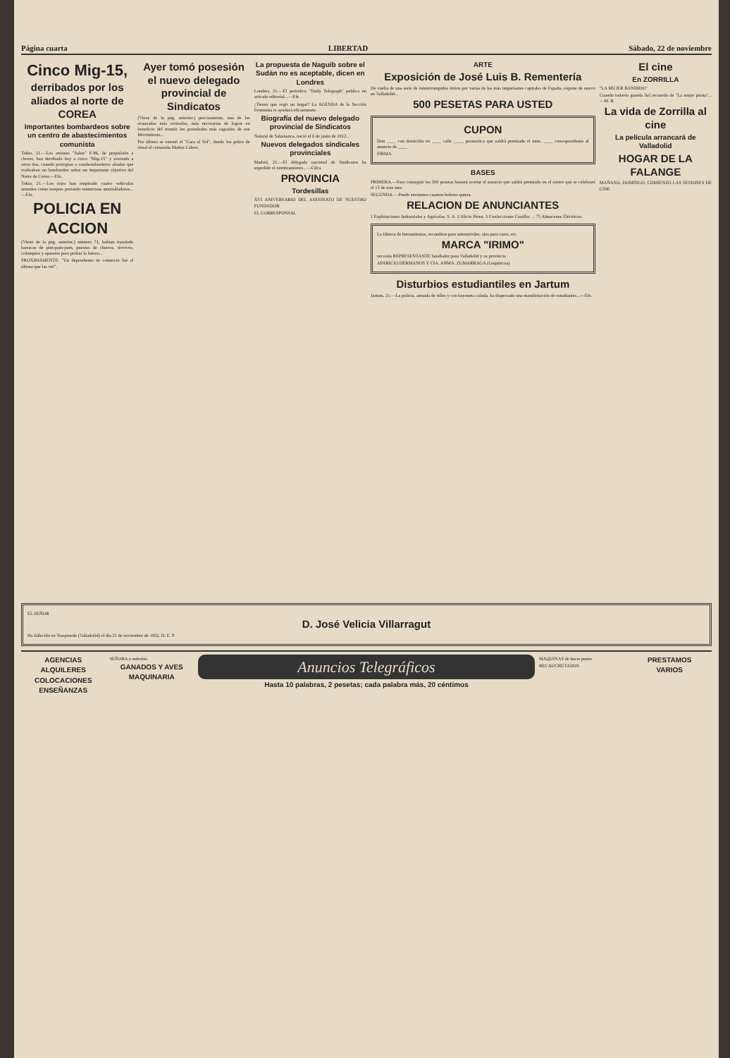Página cuarta LIBERTAD Sábado, 22 de noviembre
Cinco Mig-15,
derribados por los aliados al norte de COREA
Importantes bombardeos sobre un centro de abastecimientos comunista
Tokio, 21.—Los aviones "Sabre" F-86, de propulsión a chorro, han derribado hoy a cinco "Mig-15" y averiado a otros dos, cuando protegían a cazabombarderos aliados que realizaban un bombardeo sobre un importante objetivo del Norte de Corea.—Efe.
Tokio, 21.—Los rojos han empleado cuatro vehículos armados como tanques portando numerosas ametralladoras...—Efe.
POLICIA EN ACCION
(Viene de la pág. anterior.) número 71, habían instalado barracas de pim-pam-pum, puestos de churros, tiovivos, columpios y aparatos para probar la fuerza...
PROXIMAMENTE: "Un dependiente de comercio fué el último que las vió".
Ayer tomó posesión el nuevo delegado provincial de Sindicatos
(Viene de la pág. anterior.) precisamente, una de las avanzadas más cotizadas, más necesarias de lograr en beneficio del triunfo los postulados más sagrados de ese Movimiento...
Por último se entonó el "Cara al Sol", dando los gritos de ritual el camarada Muñoz Calero.
La propuesta de Naguib sobre el Sudán no es aceptable, dicen en Londres
Londres, 21.—El periódico "Daily Telegraph" publica un artículo editorial...—Efe.
¿Tienes que regir un hogar? La AGENDA de la Sección Femenina te ayudará eficazmente.
Biografía del nuevo delegado provincial de Sindicatos
Natural de Salamanca, nació el 6 de junio de 1912...
Nuevos delegados sindicales provinciales
Madrid, 21.—El delegado nacional de Sindicatos ha expedido el nombramiento...—Cifra.
PROVINCIA
Tordesillas
XVI ANIVERSARIO DEL ASESINATO DE NUESTRO FUNDADOR
EL CORRESPONSAL
ARTE
Exposición de José Luis B. Rementería
De vuelta de una serie de ininterrumpidos éxitos por varias de las más importantes capitales de España, expone de nuevo en Valladolid...
500 PESETAS PARA USTED
CUPON
Don ____ con domicilio en ____ calle ____, pronostica que saldrá premiado el núm. ____ correspondiente al anuncio de ____
FIRMA
BASES
PRIMERA.—Para conseguir las 500 pesetas bastará acertar el anuncio que saldrá premiado en el sorteo que se celebrará el 15 de este mes.
SEGUNDA.—Puede enviarnos cuantos boletos quiera.
RELACION DE ANUNCIANTES
1 Explotaciones Industriales y Agrícolas, S. A. 2 Alicio Pérez. 3 Confecciones Castillo. ... 75 Almacenes Eléctricos.
La fábrica de herramientas, recambios para automóviles, ejes para carro, etc.
MARCA "IRIMO"
necesita REPRESENTANTE batallador para Valladolid y su provincia
APARICIO HERMANOS Y CIA. ANMA. ZUMARRAGA (Guipúzcoa)
Disturbios estudiantiles en Jartum
Jartum, 21.—La policía, armada de rifles y con bayoneta calada, ha dispersado una manifestación de estudiantes...—Efe.
El cine
En ZORRILLA
"LA MUJER BANDIDO"
Cuando todavía guarda fiel recuerdo de "La mujer pirata"...—M. R.
La vida de Zorrilla al cine
La película arrancará de Valladolid
HOGAR DE LA FALANGE
MAÑANA, DOMINGO, COMIENZO LAS SESIONES DE CINE
EL SEÑOR
D. José Velicia Villarragut
Ha fallecido en Traspinedo (Valladolid) el día 21 de noviembre de 1952. D. E. P.
AGENCIAS
ALQUILERES
COLOCACIONES
ENSEÑANZAS
SEÑORA o señorita:
GANADOS Y AVES
MAQUINARIA
Anuncios Telegráficos
Hasta 10 palabras, 2 pesetas; cada palabra más, 20 céntimos
MAQUINAS de hacer punto
RECAUCHUTADOS
PRESTAMOS
VARIOS